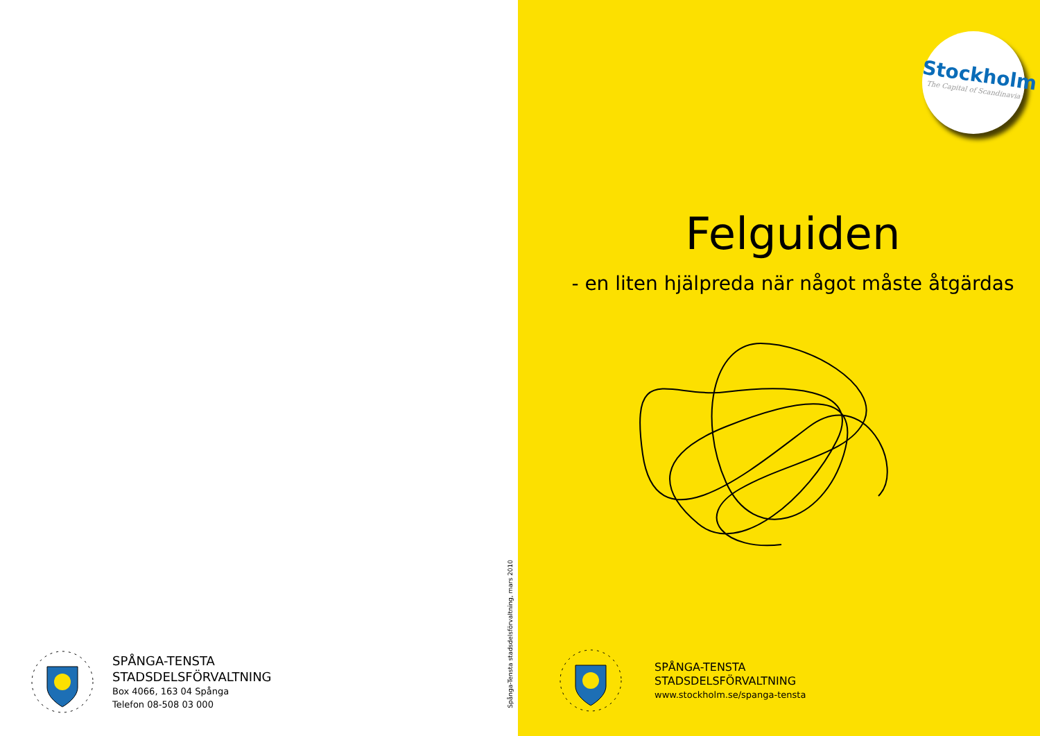SPÅNGA-TENSTA
STADSDELSFÖRVALTNING
Box 4066, 163 04 Spånga
Telefon 08-508 03 000
Spånga-Tensta stadsdelsförvaltning, mars 2010
Stockholm
The Capital of Scandinavia
Felguiden
- en liten hjälpreda när något måste åtgärdas
SPÅNGA-TENSTA
STADSDELSFÖRVALTNING
www.stockholm.se/spanga-tensta